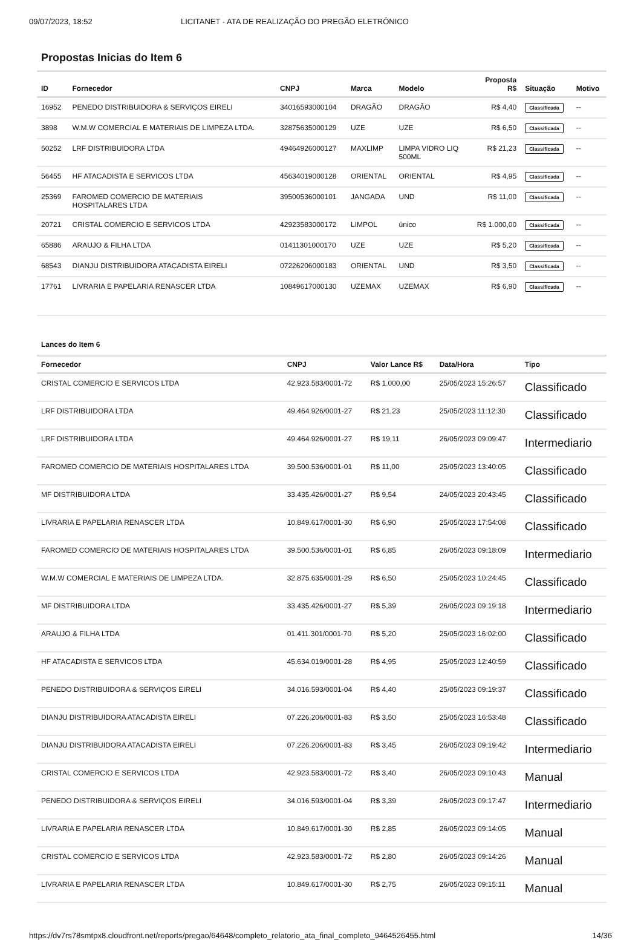09/07/2023, 18:52 LICITANET - ATA DE REALIZAÇÃO DO PREGÃO ELETRÔNICO
Propostas Inicias do Item 6
| ID | Fornecedor | CNPJ | Marca | Modelo | Proposta R$ | Situação | Motivo |
| --- | --- | --- | --- | --- | --- | --- | --- |
| 16952 | PENEDO DISTRIBUIDORA & SERVIÇOS EIRELI | 34016593000104 | DRAGÃO | DRAGÃO | R$ 4,40 | Classificada | -- |
| 3898 | W.M.W COMERCIAL E MATERIAIS DE LIMPEZA LTDA. | 32875635000129 | UZE | UZE | R$ 6,50 | Classificada | -- |
| 50252 | LRF DISTRIBUIDORA LTDA | 49464926000127 | MAXLIMP | LIMPA VIDRO LIQ 500ML | R$ 21,23 | Classificada | -- |
| 56455 | HF ATACADISTA E SERVICOS LTDA | 45634019000128 | ORIENTAL | ORIENTAL | R$ 4,95 | Classificada | -- |
| 25369 | FAROMED COMERCIO DE MATERIAIS HOSPITALARES LTDA | 39500536000101 | JANGADA | UND | R$ 11,00 | Classificada | -- |
| 20721 | CRISTAL COMERCIO E SERVICOS LTDA | 42923583000172 | LIMPOL | único | R$ 1.000,00 | Classificada | -- |
| 65886 | ARAUJO & FILHA LTDA | 01411301000170 | UZE | UZE | R$ 5,20 | Classificada | -- |
| 68543 | DIANJU DISTRIBUIDORA ATACADISTA EIRELI | 07226206000183 | ORIENTAL | UND | R$ 3,50 | Classificada | -- |
| 17761 | LIVRARIA E PAPELARIA RENASCER LTDA | 10849617000130 | UZEMAX | UZEMAX | R$ 6,90 | Classificada | -- |
Lances do Item 6
| Fornecedor | CNPJ | Valor Lance R$ | Data/Hora | Tipo |
| --- | --- | --- | --- | --- |
| CRISTAL COMERCIO E SERVICOS LTDA | 42.923.583/0001-72 | R$ 1.000,00 | 25/05/2023 15:26:57 | Classificado |
| LRF DISTRIBUIDORA LTDA | 49.464.926/0001-27 | R$ 21,23 | 25/05/2023 11:12:30 | Classificado |
| LRF DISTRIBUIDORA LTDA | 49.464.926/0001-27 | R$ 19,11 | 26/05/2023 09:09:47 | Intermediario |
| FAROMED COMERCIO DE MATERIAIS HOSPITALARES LTDA | 39.500.536/0001-01 | R$ 11,00 | 25/05/2023 13:40:05 | Classificado |
| MF DISTRIBUIDORA LTDA | 33.435.426/0001-27 | R$ 9,54 | 24/05/2023 20:43:45 | Classificado |
| LIVRARIA E PAPELARIA RENASCER LTDA | 10.849.617/0001-30 | R$ 6,90 | 25/05/2023 17:54:08 | Classificado |
| FAROMED COMERCIO DE MATERIAIS HOSPITALARES LTDA | 39.500.536/0001-01 | R$ 6,85 | 26/05/2023 09:18:09 | Intermediario |
| W.M.W COMERCIAL E MATERIAIS DE LIMPEZA LTDA. | 32.875.635/0001-29 | R$ 6,50 | 25/05/2023 10:24:45 | Classificado |
| MF DISTRIBUIDORA LTDA | 33.435.426/0001-27 | R$ 5,39 | 26/05/2023 09:19:18 | Intermediario |
| ARAUJO & FILHA LTDA | 01.411.301/0001-70 | R$ 5,20 | 25/05/2023 16:02:00 | Classificado |
| HF ATACADISTA E SERVICOS LTDA | 45.634.019/0001-28 | R$ 4,95 | 25/05/2023 12:40:59 | Classificado |
| PENEDO DISTRIBUIDORA & SERVIÇOS EIRELI | 34.016.593/0001-04 | R$ 4,40 | 25/05/2023 09:19:37 | Classificado |
| DIANJU DISTRIBUIDORA ATACADISTA EIRELI | 07.226.206/0001-83 | R$ 3,50 | 25/05/2023 16:53:48 | Classificado |
| DIANJU DISTRIBUIDORA ATACADISTA EIRELI | 07.226.206/0001-83 | R$ 3,45 | 26/05/2023 09:19:42 | Intermediario |
| CRISTAL COMERCIO E SERVICOS LTDA | 42.923.583/0001-72 | R$ 3,40 | 26/05/2023 09:10:43 | Manual |
| PENEDO DISTRIBUIDORA & SERVIÇOS EIRELI | 34.016.593/0001-04 | R$ 3,39 | 26/05/2023 09:17:47 | Intermediario |
| LIVRARIA E PAPELARIA RENASCER LTDA | 10.849.617/0001-30 | R$ 2,85 | 26/05/2023 09:14:05 | Manual |
| CRISTAL COMERCIO E SERVICOS LTDA | 42.923.583/0001-72 | R$ 2,80 | 26/05/2023 09:14:26 | Manual |
| LIVRARIA E PAPELARIA RENASCER LTDA | 10.849.617/0001-30 | R$ 2,75 | 26/05/2023 09:15:11 | Manual |
https://dv7rs78smtpx8.cloudfront.net/reports/pregao/64648/completo_relatorio_ata_final_completo_9464526455.html 14/36